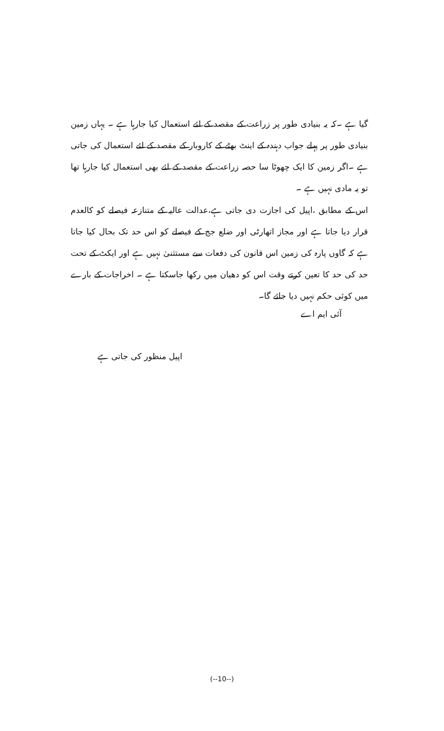گیا ہے ۔کہ یہ بنیادی طور پر زراعت کے مقصد کے لئے استعمال کیا جارہا ہے ۔ یہاں زمین بنیادی طور پر پہلے جواب دہندہ کے اینٹ بھٹے کے کاروبار کے مقصد کے لئے استعمال کی جاتی ہے ۔اگر زمین کا ایک چھوٹا سا حصہ زراعت کے مقصد کے لئے بھی استعمال کیا جارہا تھا تو یہ مادی نہیں ہے ۔
اس کے مطابق ،اپیل کی اجازت دی جاتی ہے،عدالت عالیہ کے متنازعہ فیصلے کو کالعدم قرار دیا جاتا ہے اور مجاز اتھارٹی اور ضلع جج کے فیصلے کو اس حد تک بحال کیا جاتا ہے کہ گاوں پارہ کی زمین اس قانون کی دفعات سے مستثنیٰ نہیں ہے اور ایکٹ کے تحت حد کی حد کا تعین کرتے وقت اس کو دھیان میں رکھا جاسکتا ہے ۔ اخراجات کے بارے میں کوئی حکم نہیں دیا جائے گا۔
آئی ایم اے
اپیل منظور کی جاتی ہے
(--10--)